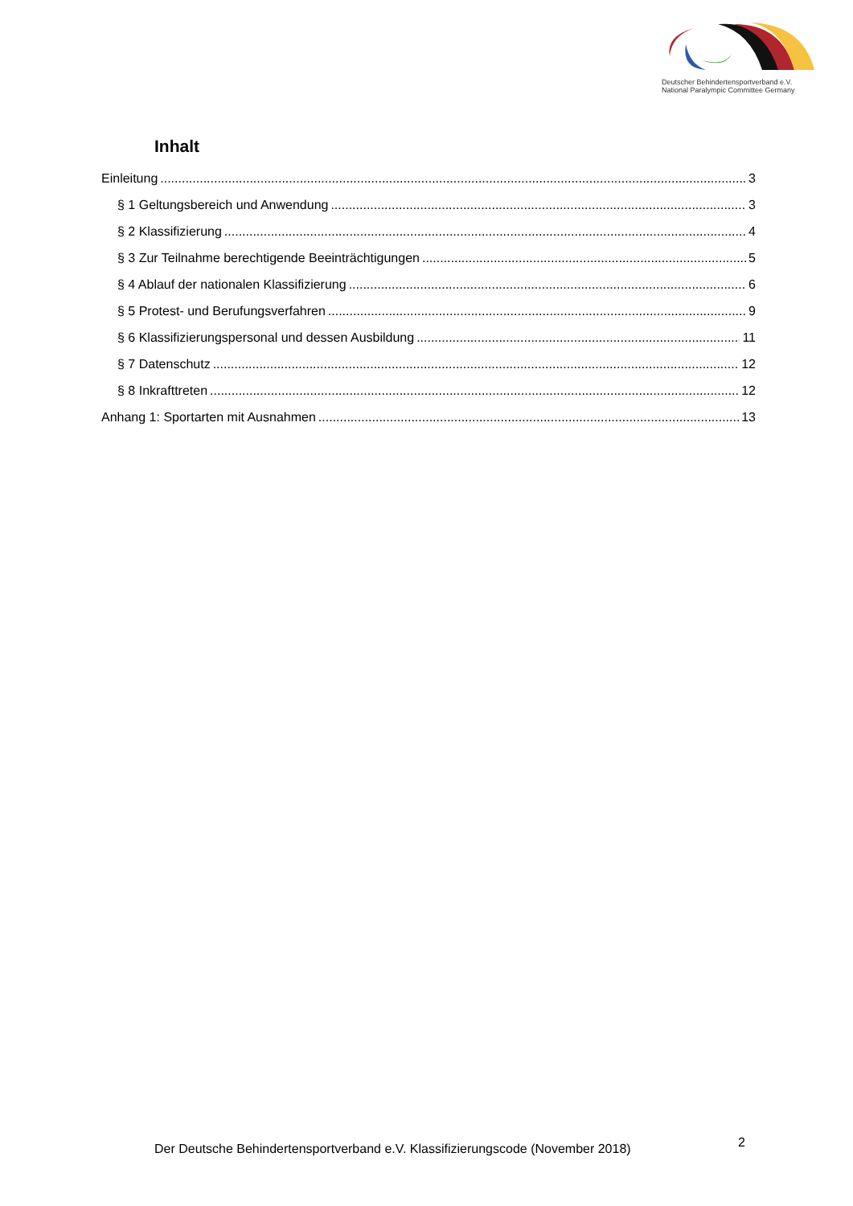Deutscher Behindertensportverband e.V.
National Paralympic Committee Germany
Inhalt
Einleitung 3
§ 1 Geltungsbereich und Anwendung 3
§ 2 Klassifizierung 4
§ 3 Zur Teilnahme berechtigende Beeinträchtigungen 5
§ 4 Ablauf der nationalen Klassifizierung 6
§ 5 Protest- und Berufungsverfahren 9
§ 6 Klassifizierungspersonal und dessen Ausbildung 11
§ 7 Datenschutz 12
§ 8 Inkrafttreten 12
Anhang 1: Sportarten mit Ausnahmen 13
Der Deutsche Behindertensportverband e.V. Klassifizierungscode (November 2018)
2